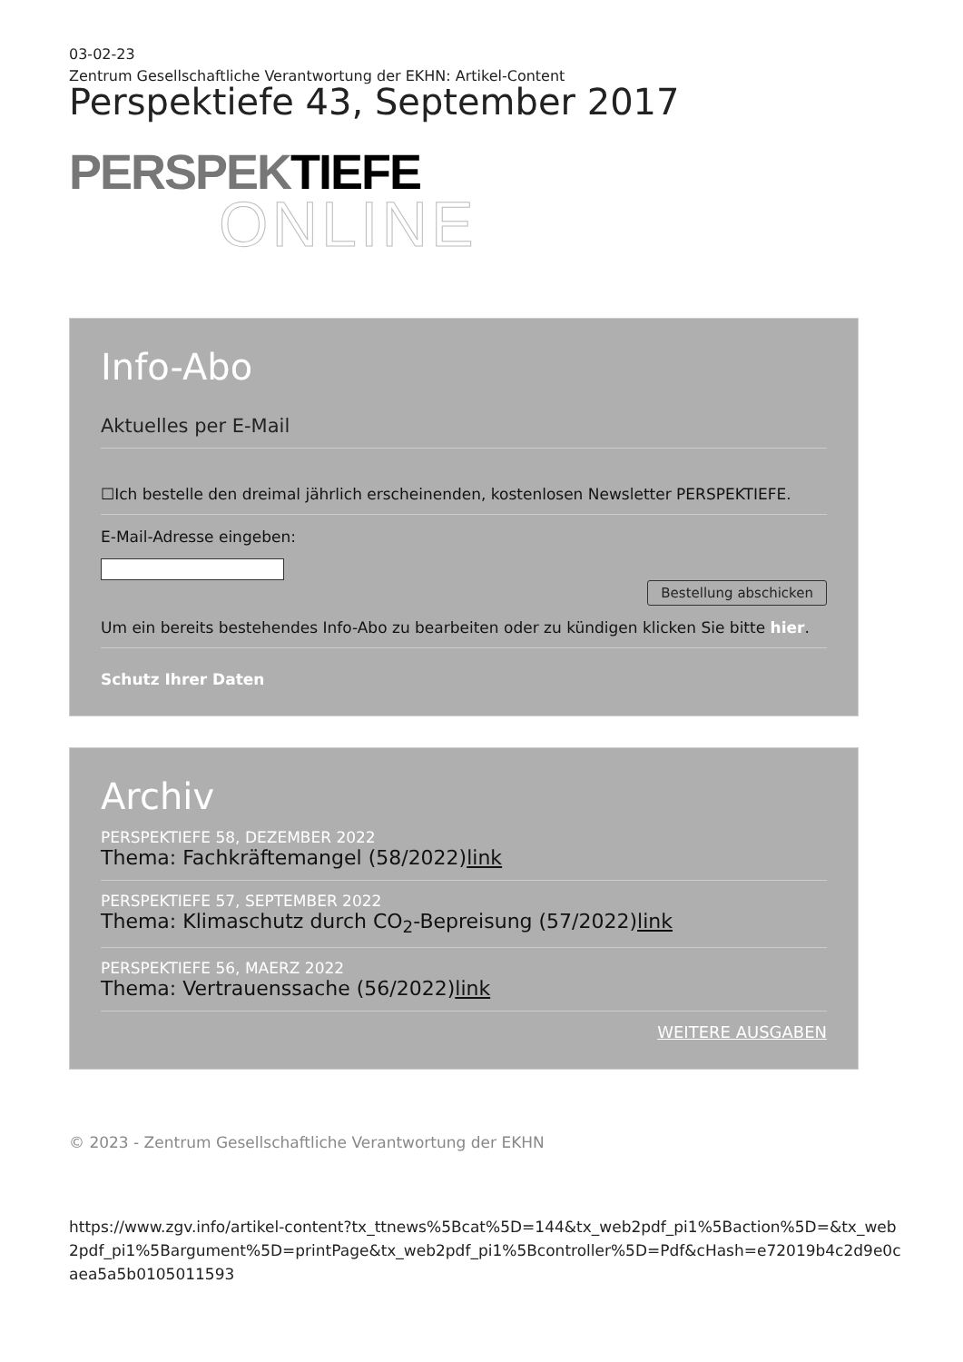03-02-23
Zentrum Gesellschaftliche Verantwortung der EKHN: Artikel-Content
Perspektiefe 43, September 2017
PERSPEK TIEFE
ONLINE
Info-Abo
Aktuelles per E-Mail
☐Ich bestelle den dreimal jährlich erscheinenden, kostenlosen Newsletter PERSPEKTIEFE.
E-Mail-Adresse eingeben:
Bestellung abschicken
Um ein bereits bestehendes Info-Abo zu bearbeiten oder zu kündigen klicken Sie bitte hier.
Schutz Ihrer Daten
Archiv
PERSPEKTIEFE 58, DEZEMBER 2022
Thema: Fachkräftemangel (58/2022)link
PERSPEKTIEFE 57, SEPTEMBER 2022
Thema: Klimaschutz durch CO<sub>2</sub>-Bepreisung (57/2022)link
PERSPEKTIEFE 56, MAERZ 2022
Thema: Vertrauenssache (56/2022)link
WEITERE AUSGABEN
© 2023 - Zentrum Gesellschaftliche Verantwortung der EKHN
https://www.zgv.info/artikel-content?tx_ttnews%5Bcat%5D=144&tx_web2pdf_pi1%5Baction%5D=&tx_web2pdf_pi1%5Bargument%5D=printPage&tx_web2pdf_pi1%5Bcontroller%5D=Pdf&cHash=e72019b4c2d9e0caea5a5b0105011593